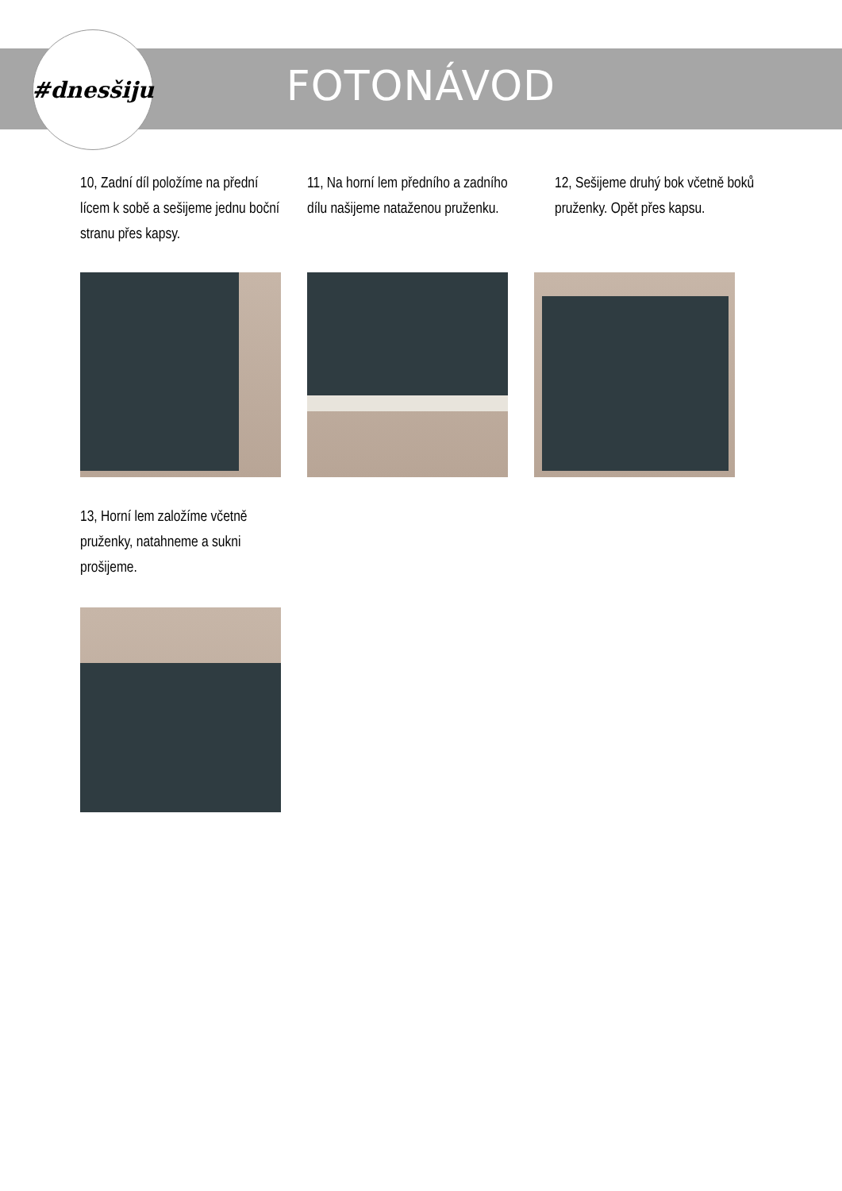#dnesšiju
FOTONÁVOD
10, Zadní díl položíme na přední lícem k sobě a sešijeme jednu boční stranu přes kapsy.
11, Na horní lem předního a zadního dílu našijeme nataženou pruženku.
12, Sešijeme druhý bok včetně boků pruženky. Opět přes kapsu.
13, Horní lem založíme včetně pruženky, natahneme a sukni prošijeme.